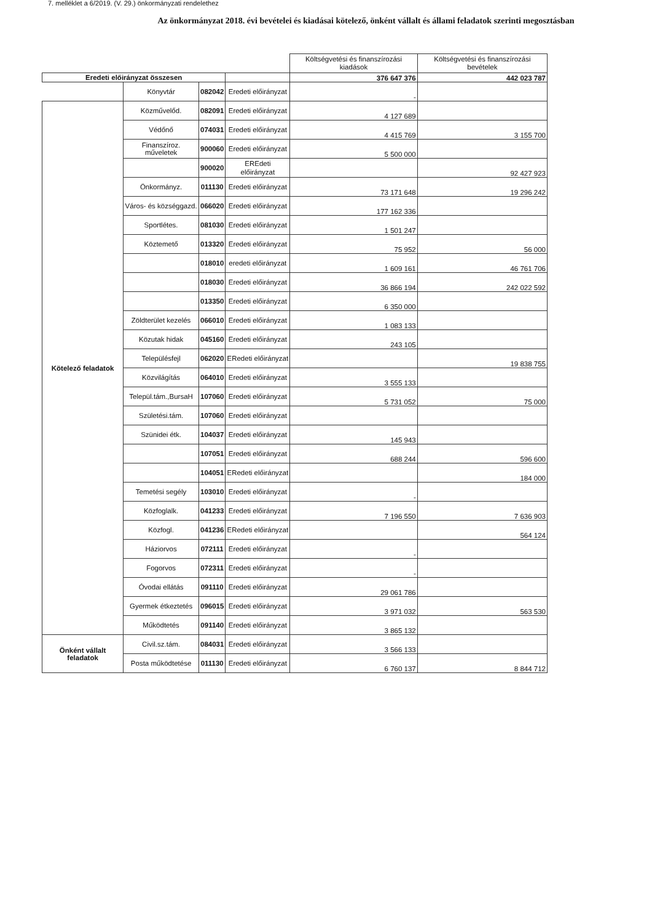7. melléklet a 6/2019. (V. 29.) önkormányzati rendelethez
Az önkormányzat 2018. évi bevételei és kiadásai kötelező, önként vállalt és állami feladatok szerinti megosztásban
| | | | | Költségvetési és finanszírozási kiadások | Költségvetési és finanszírozási bevételek |
| Eredeti előirányzat összesen | | | | 376 647 376 | 442 023 787 |
| | Könyvtár | 082042 | Eredeti előirányzat | - | |
| Kötelező feladatok | Közművelőd. | 082091 | Eredeti előirányzat | 4 127 689 | |
| | Védőnő | 074031 | Eredeti előirányzat | 4 415 769 | 3 155 700 |
| | Finanszíroz. műveletek | 900060 | Eredeti előirányzat | 5 500 000 | |
| | | 900020 | EREdeti előirányzat | | 92 427 923 |
| | Önkormányz. | 011130 | Eredeti előirányzat | 73 171 648 | 19 296 242 |
| | Város- és községgazd. | 066020 | Eredeti előirányzat | 177 162 336 | |
| | Sportlétes. | 081030 | Eredeti előirányzat | 1 501 247 | |
| | Köztemető | 013320 | Eredeti előirányzat | 75 952 | 56 000 |
| | | 018010 | eredeti előirányzat | 1 609 161 | 46 761 706 |
| | | 018030 | Eredeti előirányzat | 36 866 194 | 242 022 592 |
| | | 013350 | Eredeti előirányzat | 6 350 000 | |
| | Zöldterület kezelés | 066010 | Eredeti előirányzat | 1 083 133 | |
| | Közutak hidak | 045160 | Eredeti előirányzat | 243 105 | |
| | Településfejl | 062020 | ERedeti előirányzat | | 19 838 755 |
| | Közvilágítás | 064010 | Eredeti előirányzat | 3 555 133 | |
| | Települ.tám.,BursaH | 107060 | Eredeti előirányzat | 5 731 052 | 75 000 |
| | Születési.tám. | 107060 | Eredeti előirányzat | | |
| | Szünidei étk. | 104037 | Eredeti előirányzat | 145 943 | |
| | | 107051 | Eredeti előirányzat | 688 244 | 596 600 |
| | | 104051 | ERedeti előirányzat | | 184 000 |
| | Temetési segély | 103010 | Eredeti előirányzat | - | |
| | Közfoglalk. | 041233 | Eredeti előirányzat | 7 196 550 | 7 636 903 |
| | Közfogl. | 041236 | ERedeti előirányzat | | 564 124 |
| | Háziorvos | 072111 | Eredeti előirányzat | - | |
| | Fogorvos | 072311 | Eredeti előirányzat | - | |
| | Óvodai ellátás | 091110 | Eredeti előirányzat | 29 061 786 | |
| | Gyermek étkeztetés | 096015 | Eredeti előirányzat | 3 971 032 | 563 530 |
| | Működtetés | 091140 | Eredeti előirányzat | 3 865 132 | |
| Önként vállalt feladatok | Civil.sz.tám. | 084031 | Eredeti előirányzat | 3 566 133 | |
| | Posta működtetése | 011130 | Eredeti előirányzat | 6 760 137 | 8 844 712 |